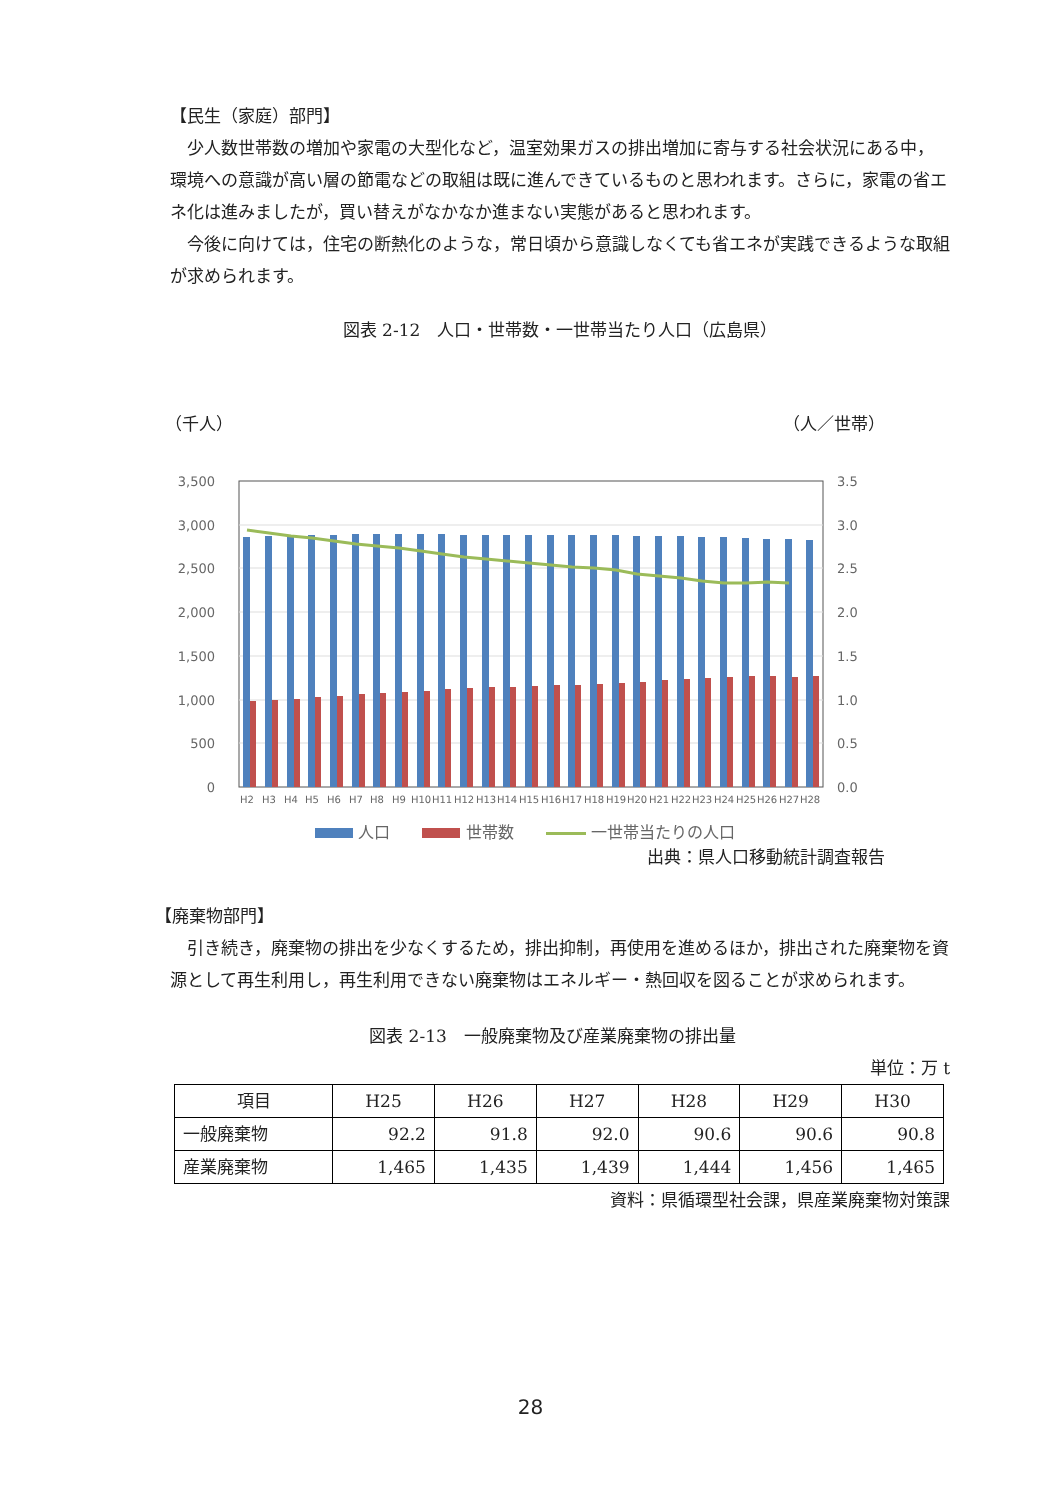【民生（家庭）部門】
少人数世帯数の増加や家電の大型化など，温室効果ガスの排出増加に寄与する社会状況にある中，環境への意識が高い層の節電などの取組は既に進んできているものと思われます。さらに，家電の省エネ化は進みましたが，買い替えがなかなか進まない実態があると思われます。
今後に向けては，住宅の断熱化のような，常日頃から意識しなくても省エネが実践できるような取組が求められます。
図表 2-12　人口・世帯数・一世帯当たり人口（広島県）
（千人） （人／世帯）
3,500
3,000
2,500
2,000
1,500
1,000
500
0
3.5
3.0
2.5
2.0
1.5
1.0
0.5
0.0
H2
H3
H4
H5
H6
H7
H8
H9
H10
H11
H12
H13
H14
H15
H16
H17
H18
H19
H20
H21
H22
H23
H24
H25
H26
H27
H28
人口　　 世帯数　　 一世帯当たりの人口
出典：県人口移動統計調査報告
【廃棄物部門】
引き続き，廃棄物の排出を少なくするため，排出抑制，再使用を進めるほか，排出された廃棄物を資源として再生利用し，再生利用できない廃棄物はエネルギー・熱回収を図ることが求められます。
図表 2-13　一般廃棄物及び産業廃棄物の排出量
単位：万 t
| 項目 | H25 | H26 | H27 | H28 | H29 | H30 |
| --- | --- | --- | --- | --- | --- | --- |
| 一般廃棄物 | 92.2 | 91.8 | 92.0 | 90.6 | 90.6 | 90.8 |
| 産業廃棄物 | 1,465 | 1,435 | 1,439 | 1,444 | 1,456 | 1,465 |
資料：県循環型社会課，県産業廃棄物対策課
28